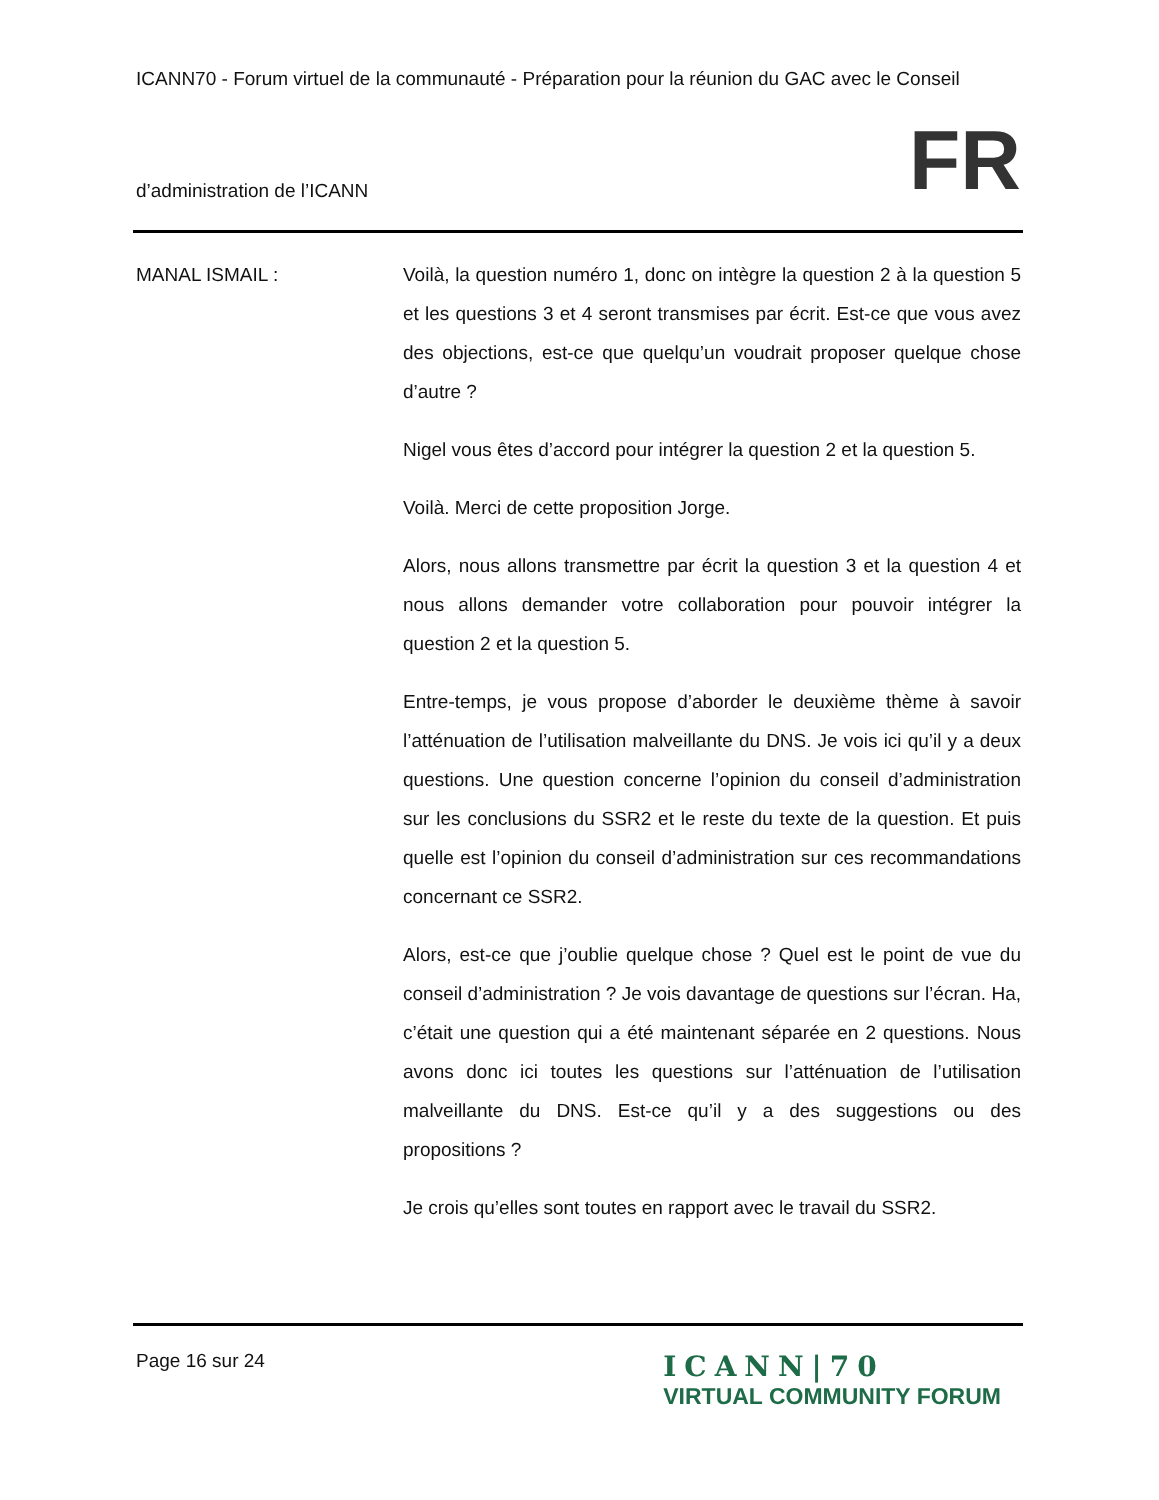ICANN70 - Forum virtuel de la communauté - Préparation pour la réunion du GAC avec le Conseil
d’administration de l’ICANN FR
MANAL ISMAIL : Voilà, la question numéro 1, donc on intègre la question 2 à la question 5 et les questions 3 et 4 seront transmises par écrit. Est-ce que vous avez des objections, est-ce que quelqu’un voudrait proposer quelque chose d’autre ?
Nigel vous êtes d’accord pour intégrer la question 2 et la question 5.
Voilà. Merci de cette proposition Jorge.
Alors, nous allons transmettre par écrit la question 3 et la question 4 et nous allons demander votre collaboration pour pouvoir intégrer la question 2 et la question 5.
Entre-temps, je vous propose d’aborder le deuxième thème à savoir l’atténuation de l’utilisation malveillante du DNS. Je vois ici qu’il y a deux questions. Une question concerne l’opinion du conseil d’administration sur les conclusions du SSR2 et le reste du texte de la question. Et puis quelle est l’opinion du conseil d’administration sur ces recommandations concernant ce SSR2.
Alors, est-ce que j’oublie quelque chose ? Quel est le point de vue du conseil d’administration ? Je vois davantage de questions sur l’écran. Ha, c’était une question qui a été maintenant séparée en 2 questions. Nous avons donc ici toutes les questions sur l’atténuation de l’utilisation malveillante du DNS. Est-ce qu’il y a des suggestions ou des propositions ?
Je crois qu’elles sont toutes en rapport avec le travail du SSR2.
Page 16 sur 24
ICANN|70
VIRTUAL COMMUNITY FORUM